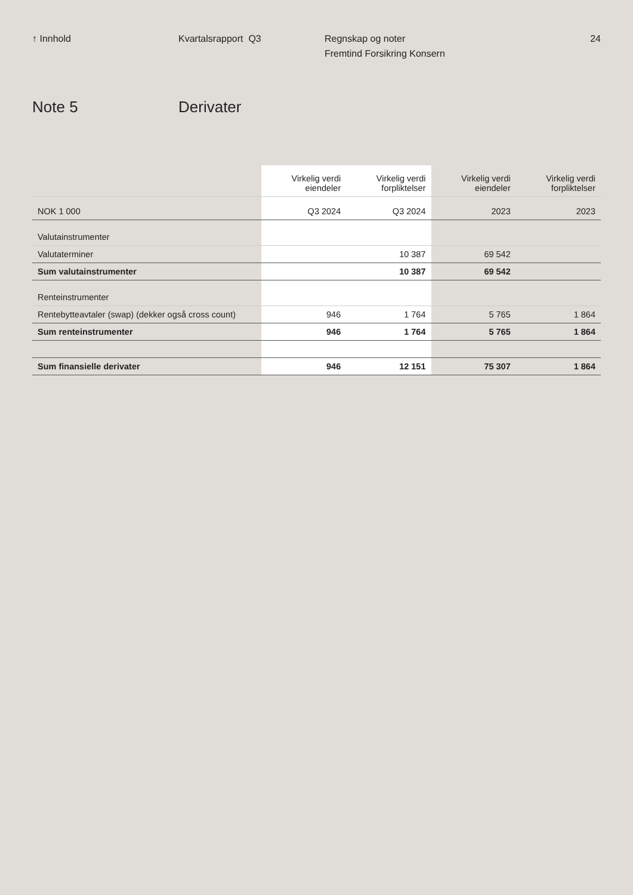↑ Innhold Kvartalsrapport Q3 Regnskap og noter
Fremtind Forsikring Konsern
24
Note 5 Derivater
| | Virkelig verdi eiendeler | Virkelig verdi forpliktelser | Virkelig verdi eiendeler | Virkelig verdi forpliktelser |
| --- | --- | --- | --- | --- |
| NOK 1 000 | Q3 2024 | Q3 2024 | 2023 | 2023 |
| Valutainstrumenter | | | | |
| Valutaterminer | | 10 387 | 69 542 | |
| Sum valutainstrumenter | | 10 387 | 69 542 | |
| Renteinstrumenter | | | | |
| Rentebytteavtaler (swap) (dekker også cross count) | 946 | 1 764 | 5 765 | 1 864 |
| Sum renteinstrumenter | 946 | 1 764 | 5 765 | 1 864 |
| Sum finansielle derivater | 946 | 12 151 | 75 307 | 1 864 |